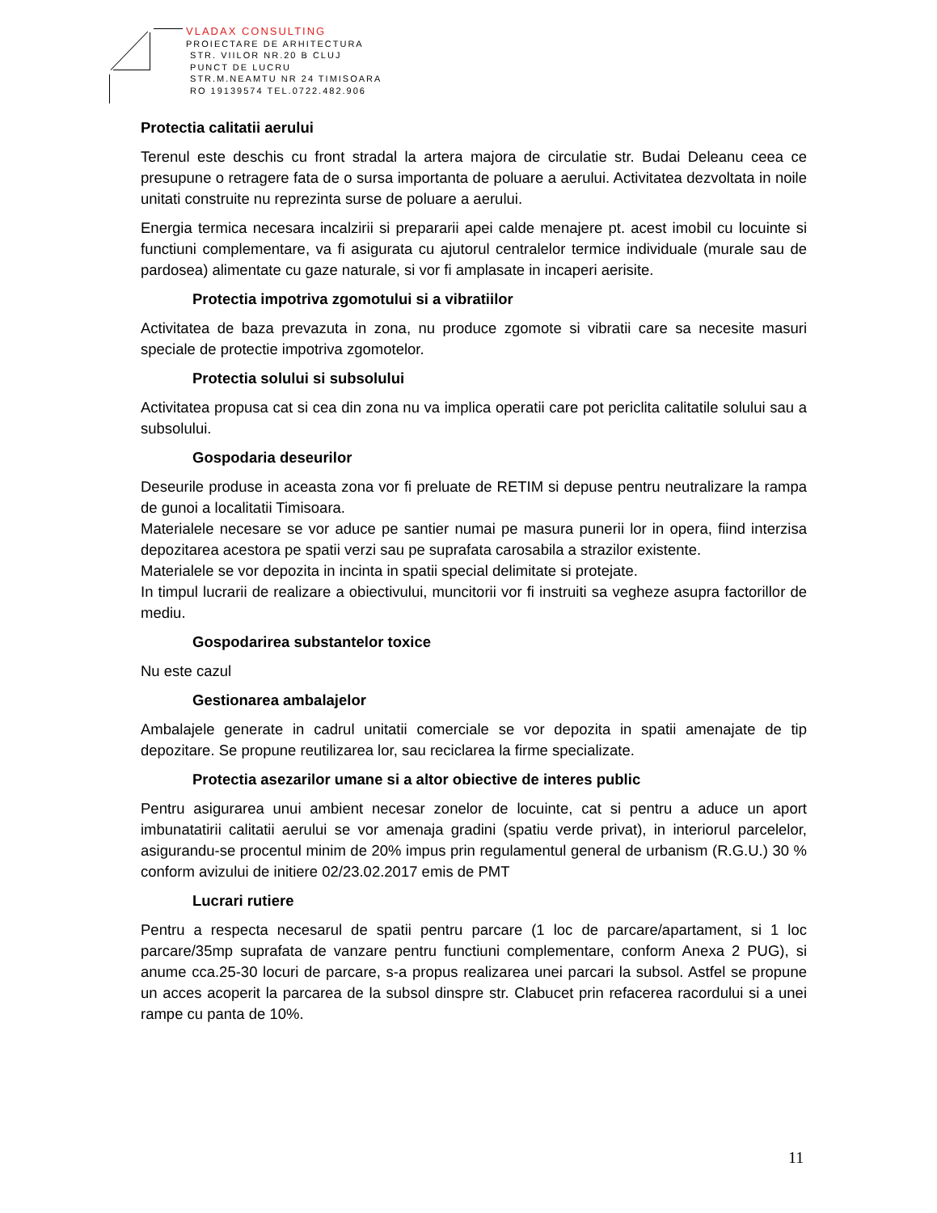VLADAX CONSULTING
PROIECTARE DE ARHITECTURA
STR. VIILOR NR.20 B CLUJ
PUNCT DE LUCRU
STR.M.NEAMTU NR 24 TIMISOARA
RO 19139574 TEL.0722.482.906
Protectia calitatii aerului
Terenul este deschis cu front stradal la artera majora de circulatie str. Budai Deleanu ceea ce presupune o retragere fata de o sursa importanta de poluare a aerului. Activitatea dezvoltata in noile unitati construite nu reprezinta surse de poluare a aerului.
Energia termica necesara incalzirii si prepararii apei calde menajere pt. acest imobil cu locuinte si functiuni complementare, va fi asigurata cu ajutorul centralelor termice individuale (murale sau de pardosea) alimentate cu gaze naturale, si vor fi amplasate in incaperi aerisite.
Protectia impotriva zgomotului si a vibratiilor
Activitatea de baza prevazuta in zona, nu produce zgomote si vibratii care sa necesite masuri speciale de protectie impotriva zgomotelor.
Protectia solului si subsolului
Activitatea propusa cat si cea din zona nu va implica operatii care pot periclita calitatile solului sau a subsolului.
Gospodaria deseurilor
Deseurile produse in aceasta zona vor fi preluate de RETIM si depuse pentru neutralizare la rampa de gunoi a localitatii Timisoara.
Materialele necesare se vor aduce pe santier numai pe masura punerii lor in opera, fiind interzisa depozitarea acestora pe spatii verzi sau pe suprafata carosabila a strazilor existente.
Materialele se vor depozita in incinta in spatii special delimitate si protejate.
In timpul lucrarii de realizare a obiectivului, muncitorii vor fi instruiti sa vegheze asupra factorillor de mediu.
Gospodarirea substantelor toxice
Nu este cazul
Gestionarea ambalajelor
Ambalajele generate in cadrul unitatii comerciale se vor depozita in spatii amenajate de tip depozitare. Se propune reutilizarea lor, sau reciclarea la firme specializate.
Protectia asezarilor umane si a altor obiective de interes public
Pentru asigurarea unui ambient necesar zonelor de locuinte, cat si pentru a aduce un aport imbunatatirii calitatii aerului se vor amenaja gradini (spatiu verde privat), in interiorul parcelelor, asigurandu-se procentul minim de 20% impus prin regulamentul general de urbanism (R.G.U.) 30 % conform avizului de initiere 02/23.02.2017 emis de PMT
Lucrari rutiere
Pentru a respecta necesarul de spatii pentru parcare (1 loc de parcare/apartament, si 1 loc parcare/35mp suprafata de vanzare pentru functiuni complementare, conform Anexa 2 PUG), si anume cca.25-30 locuri de parcare, s-a propus realizarea unei parcari la subsol. Astfel se propune un acces acoperit la parcarea de la subsol dinspre str. Clabucet prin refacerea racordului si a unei rampe cu panta de 10%.
11